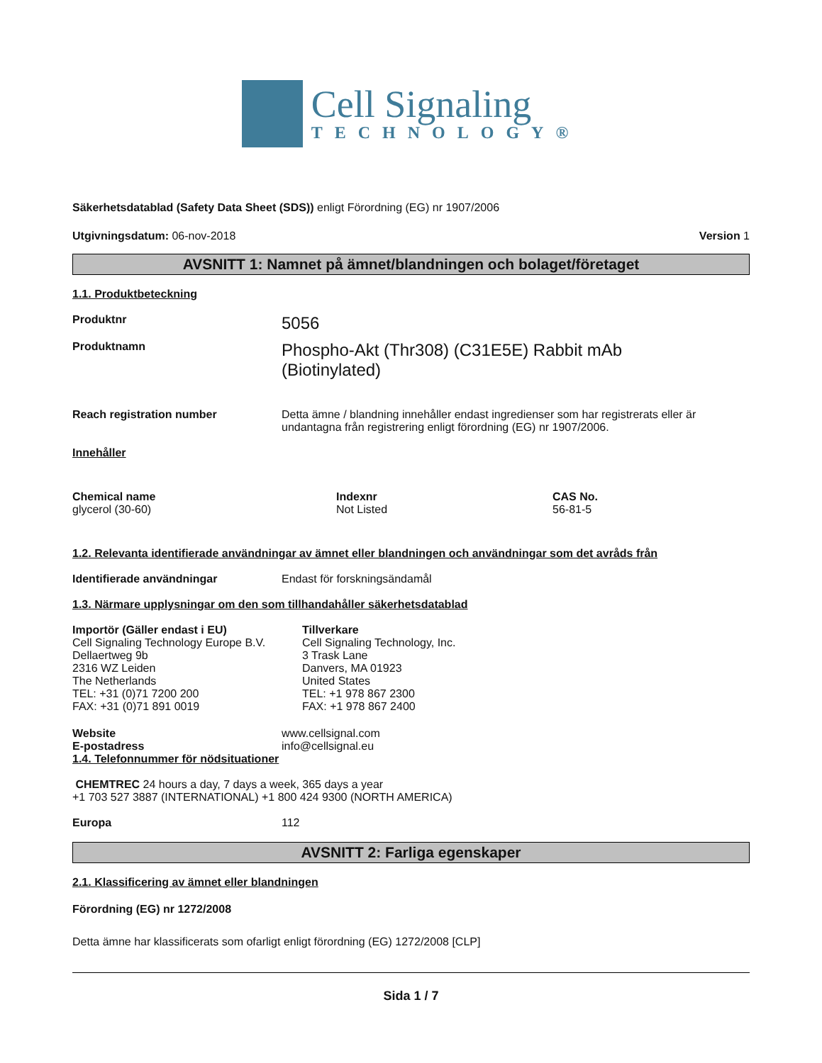Cell Signaling
TECHNOLOGY®
Säkerhetsdatablad (Safety Data Sheet (SDS)) enligt Förordning (EG) nr 1907/2006
Utgivningsdatum: 06-nov-2018 Version 1
AVSNITT 1: Namnet på ämnet/blandningen och bolaget/företaget
1.1. Produktbeteckning
Produktnr
5056
Produktnamn
Phospho-Akt (Thr308) (C31E5E) Rabbit mAb
(Biotinylated)
Reach registration number Detta ämne / blandning innehåller endast ingredienser som har registrerats eller är undantagna från registrering enligt förordning (EG) nr 1907/2006.
Innehåller
| Chemical name | Indexnr | CAS No. |
| --- | --- | --- |
| glycerol (30-60) | Not Listed | 56-81-5 |
1.2. Relevanta identifierade användningar av ämnet eller blandningen och användningar som det avråds från
Identifierade användningar Endast för forskningsändamål
1.3. Närmare upplysningar om den som tillhandahåller säkerhetsdatablad
Importör (Gäller endast i EU)
Cell Signaling Technology Europe B.V.
Dellaertweg 9b
2316 WZ Leiden
The Netherlands
TEL: +31 (0)71 7200 200
FAX: +31 (0)71 891 0019
Tillverkare
Cell Signaling Technology, Inc.
3 Trask Lane
Danvers, MA 01923
United States
TEL: +1 978 867 2300
FAX: +1 978 867 2400
Website www.cellsignal.com
E-postadress info@cellsignal.eu
1.4. Telefonnummer för nödsituationer
CHEMTREC 24 hours a day, 7 days a week, 365 days a year
+1 703 527 3887 (INTERNATIONAL) +1 800 424 9300 (NORTH AMERICA)
Europa 112
AVSNITT 2: Farliga egenskaper
2.1. Klassificering av ämnet eller blandningen
Förordning (EG) nr 1272/2008
Detta ämne har klassificerats som ofarligt enligt förordning (EG) 1272/2008 [CLP]
Sida 1 / 7